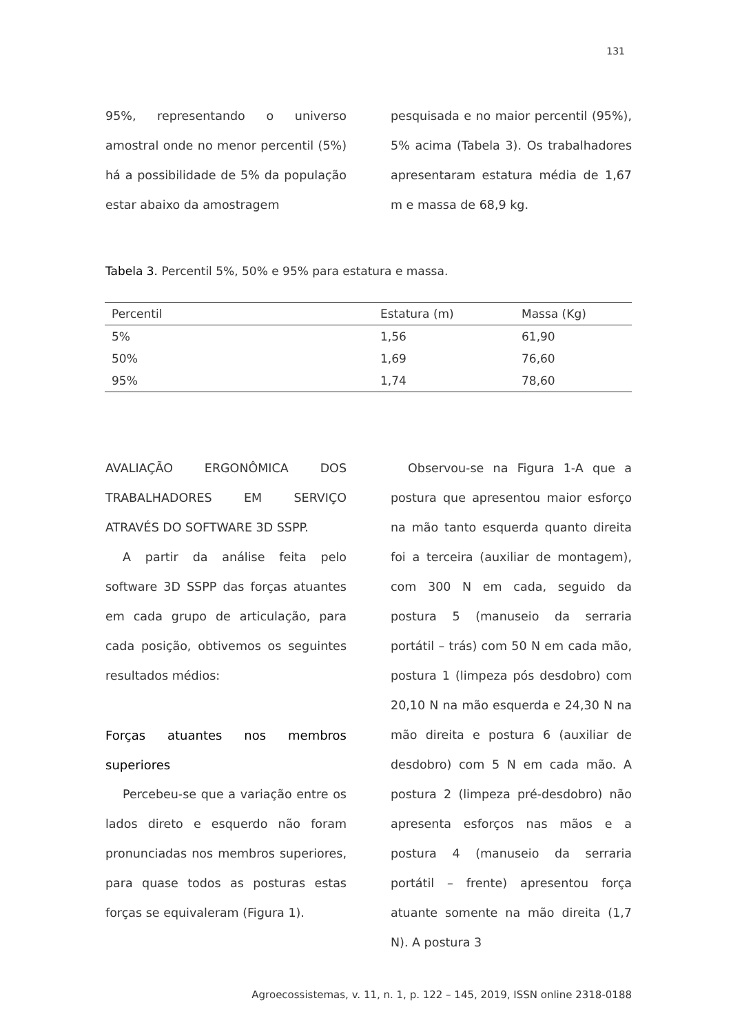131
95%, representando o universo amostral onde no menor percentil (5%) há a possibilidade de 5% da população estar abaixo da amostragem
pesquisada e no maior percentil (95%), 5% acima (Tabela 3). Os trabalhadores apresentaram estatura média de 1,67 m e massa de 68,9 kg.
Tabela 3. Percentil 5%, 50% e 95% para estatura e massa.
| Percentil | Estatura (m) | Massa (Kg) |
| --- | --- | --- |
| 5% | 1,56 | 61,90 |
| 50% | 1,69 | 76,60 |
| 95% | 1,74 | 78,60 |
AVALIAÇÃO ERGONÔMICA DOS TRABALHADORES EM SERVIÇO ATRAVÉS DO SOFTWARE 3D SSPP.
A partir da análise feita pelo software 3D SSPP das forças atuantes em cada grupo de articulação, para cada posição, obtivemos os seguintes resultados médios:
Forças atuantes nos membros superiores
Percebeu-se que a variação entre os lados direto e esquerdo não foram pronunciadas nos membros superiores, para quase todos as posturas estas forças se equivaleram (Figura 1).
Observou-se na Figura 1-A que a postura que apresentou maior esforço na mão tanto esquerda quanto direita foi a terceira (auxiliar de montagem), com 300 N em cada, seguido da postura 5 (manuseio da serraria portátil – trás) com 50 N em cada mão, postura 1 (limpeza pós desdobro) com 20,10 N na mão esquerda e 24,30 N na mão direita e postura 6 (auxiliar de desdobro) com 5 N em cada mão. A postura 2 (limpeza pré-desdobro) não apresenta esforços nas mãos e a postura 4 (manuseio da serraria portátil – frente) apresentou força atuante somente na mão direita (1,7 N). A postura 3
Agroecossistemas, v. 11, n. 1, p. 122 – 145, 2019, ISSN online 2318-0188